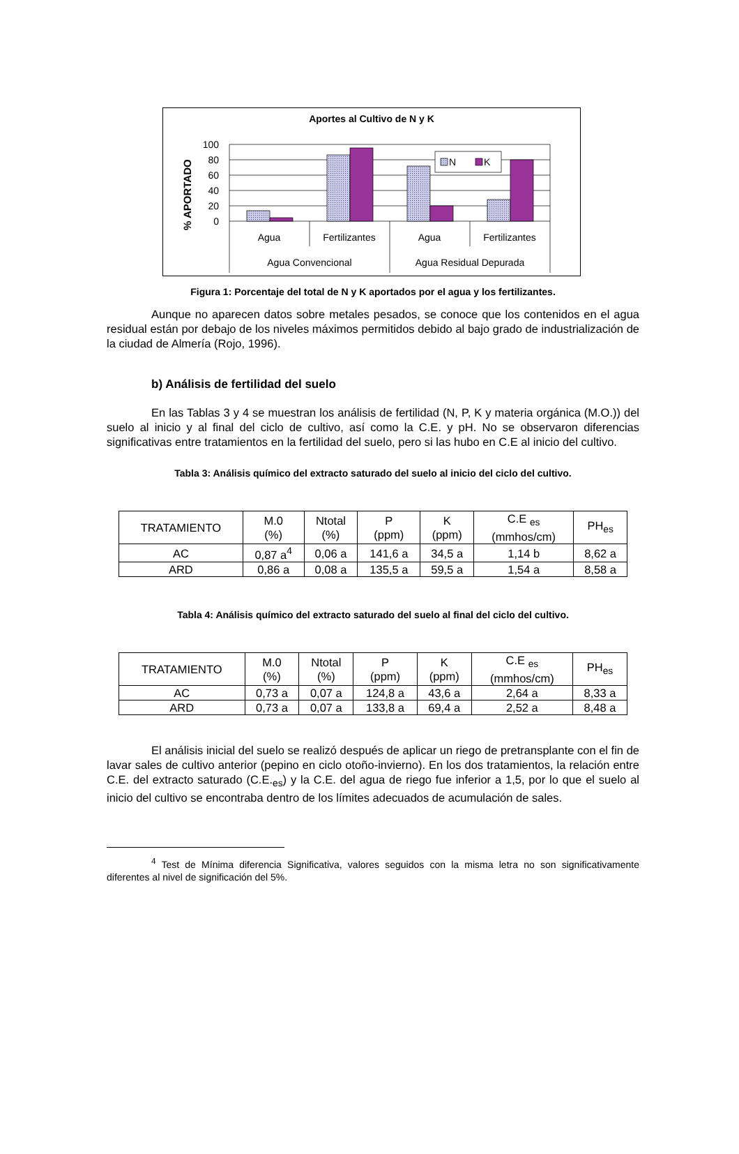Aportes al Cultivo de N y K
% APORTADO
100
80
60
40
20
0
N
K
Agua
Fertilizantes
Agua
Fertilizantes
Agua Convencional
Agua Residual Depurada
Figura 1: Porcentaje del total de N y K aportados por el agua y los fertilizantes.
Aunque no aparecen datos sobre metales pesados, se conoce que los contenidos en el agua residual están por debajo de los niveles máximos permitidos debido al bajo grado de industrialización de la ciudad de Almería (Rojo, 1996).
b) Análisis de fertilidad del suelo
En las Tablas 3 y 4 se muestran los análisis de fertilidad (N, P, K y materia orgánica (M.O.)) del suelo al inicio y al final del ciclo de cultivo, así como la C.E. y pH. No se observaron diferencias significativas entre tratamientos en la fertilidad del suelo, pero si las hubo en C.E al inicio del cultivo.
Tabla 3: Análisis químico del extracto saturado del suelo al inicio del ciclo del cultivo.
| TRATAMIENTO | M.0 (%) | Ntotal (%) | P (ppm) | K (ppm) | C.E <sub>es</sub> (mmhos/cm) | PH<sub>es</sub> |
| --- | --- | --- | --- | --- | --- | --- |
| AC | 0,87 a<sup>4</sup> | 0,06 a | 141,6 a | 34,5 a | 1,14 b | 8,62 a |
| ARD | 0,86 a | 0,08 a | 135,5 a | 59,5 a | 1,54 a | 8,58 a |
Tabla 4: Análisis químico del extracto saturado del suelo al final del ciclo del cultivo.
| TRATAMIENTO | M.0 (%) | Ntotal (%) | P (ppm) | K (ppm) | C.E <sub>es</sub> (mmhos/cm) | PH<sub>es</sub> |
| --- | --- | --- | --- | --- | --- | --- |
| AC | 0,73 a | 0,07 a | 124,8 a | 43,6 a | 2,64 a | 8,33 a |
| ARD | 0,73 a | 0,07 a | 133,8 a | 69,4 a | 2,52 a | 8,48 a |
El análisis inicial del suelo se realizó después de aplicar un riego de pretransplante con el fin de lavar sales de cultivo anterior (pepino en ciclo otoño-invierno). En los dos tratamientos, la relación entre C.E. del extracto saturado (C.E.<sub>es</sub>) y la C.E. del agua de riego fue inferior a 1,5, por lo que el suelo al inicio del cultivo se encontraba dentro de los límites adecuados de acumulación de sales.
<sup>4</sup> Test de Mínima diferencia Significativa, valores seguidos con la misma letra no son significativamente diferentes al nivel de significación del 5%.